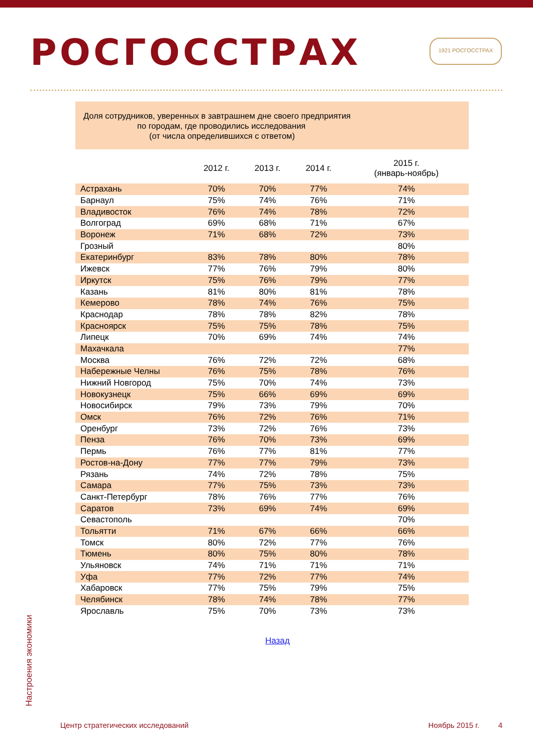РОСГОССТРАХ 1921 РОСГОССТРАХ
Доля сотрудников, уверенных в завтрашнем дне своего предприятия
по городам, где проводились исследования
(от числа определившихся с ответом)
| | 2012 г. | 2013 г. | 2014 г. | 2015 г. (январь-ноябрь) |
| --- | --- | --- | --- | --- |
| Астрахань | 70% | 70% | 77% | 74% |
| Барнаул | 75% | 74% | 76% | 71% |
| Владивосток | 76% | 74% | 78% | 72% |
| Волгоград | 69% | 68% | 71% | 67% |
| Воронеж | 71% | 68% | 72% | 73% |
| Грозный | | | | 80% |
| Екатеринбург | 83% | 78% | 80% | 78% |
| Ижевск | 77% | 76% | 79% | 80% |
| Иркутск | 75% | 76% | 79% | 77% |
| Казань | 81% | 80% | 81% | 78% |
| Кемерово | 78% | 74% | 76% | 75% |
| Краснодар | 78% | 78% | 82% | 78% |
| Красноярск | 75% | 75% | 78% | 75% |
| Липецк | 70% | 69% | 74% | 74% |
| Махачкала | | | | 77% |
| Москва | 76% | 72% | 72% | 68% |
| Набережные Челны | 76% | 75% | 78% | 76% |
| Нижний Новгород | 75% | 70% | 74% | 73% |
| Новокузнецк | 75% | 66% | 69% | 69% |
| Новосибирск | 79% | 73% | 79% | 70% |
| Омск | 76% | 72% | 76% | 71% |
| Оренбург | 73% | 72% | 76% | 73% |
| Пенза | 76% | 70% | 73% | 69% |
| Пермь | 76% | 77% | 81% | 77% |
| Ростов-на-Дону | 77% | 77% | 79% | 73% |
| Рязань | 74% | 72% | 78% | 75% |
| Самара | 77% | 75% | 73% | 73% |
| Санкт-Петербург | 78% | 76% | 77% | 76% |
| Саратов | 73% | 69% | 74% | 69% |
| Севастополь | | | | 70% |
| Тольятти | 71% | 67% | 66% | 66% |
| Томск | 80% | 72% | 77% | 76% |
| Тюмень | 80% | 75% | 80% | 78% |
| Ульяновск | 74% | 71% | 71% | 71% |
| Уфа | 77% | 72% | 77% | 74% |
| Хабаровск | 77% | 75% | 79% | 75% |
| Челябинск | 78% | 74% | 78% | 77% |
| Ярославль | 75% | 70% | 73% | 73% |
Назад
Настроения экономики
Центр стратегических исследований Ноябрь 2015 г. 4